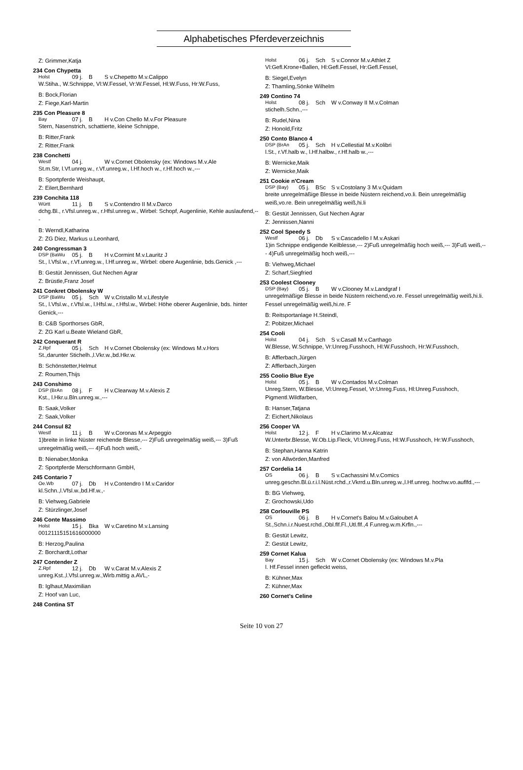Alphabetisches Pferdeverzeichnis
Z: Grimmer,Katja
234 Con Chypetta
Holst 09 j. B S v.Chepetto M.v.Calippo
W.Stiha., W.Schnippe, Vl:W.Fessel, Vr:W.Fessel, Hl:W.Fuss, Hr:W.Fuss,
B: Bock,Florian
Z: Fiege,Karl-Martin
235 Con Pleasure 8
Bay 07 j. B H v.Con Chello M.v.For Pleasure
Stern, Nasenstrich, schattierte, kleine Schnippe,
B: Ritter,Frank
Z: Ritter,Frank
238 Conchetti
Westf 04 j. W v.Cornet Obolensky (ex: Windows M.v.Ale
St.m.Str, l.Vf.unreg.w., r.Vf.unreg.w., l.Hf.hoch w., r.Hf.hoch w.,---
B: Sportpferde Weishaupt,
Z: Eilert,Bernhard
239 Conchita 118
Württ 11 j. B S v.Contendro II M.v.Darco
dchg.Bl., r.Vfsl.unreg.w., r.Hfsl.unreg.w., Wirbel: Schopf, Augenlinie, Kehle auslaufend,---
B: Werndl,Katharina
Z: ZG Diez, Markus u.Leonhard,
240 Congressman 3
DSP (BaWu 05 j. B H v.Cormint M.v.Lauritz J
St., l.Vfsl.w., r.Vf.unreg.w., l.Hf.unreg.w., Wirbel: obere Augenlinie, bds.Genick ,---
B: Gestüt Jennissen, Gut Nechen Agrar
Z: Brüstle,Franz Josef
241 Conkret Obolensky W
DSP (BaWu 05 j. Sch W v.Cristallo M.v.Lifestyle
St., l.Vfsl.w., r.Vfsl.w., l.Hfsl.w., r.Hfsl.w., Wirbel: Höhe oberer Augenlinie, bds. hinter Genick,---
B: C&B Sporthorses GbR,
Z: ZG Karl u.Beate Wieland GbR,
242 Conquerant R
Z.Rpf 05 j. Sch H v.Cornet Obolensky (ex: Windows M.v.Hors
St.,darunter Stichelh.,l.Vkr.w.,bd.Hkr.w.
B: Schönstetter,Helmut
Z: Roumen,Thijs
243 Conshimo
DSP (BrAn 08 j. F H v.Clearway M.v.Alexis Z
Kst., l.Hkr.u.Bln.unreg.w.,---
B: Saak,Volker
Z: Saak,Volker
244 Consul 82
Westf 11 j. B W v.Coronas M.v.Arpeggio
1)breite in linke Nüster reichende Blesse,--- 2)Fuß unregelmäßig weiß,--- 3)Fuß unregelmäßig weiß,--- 4)Fuß hoch weiß,-
B: Nienaber,Monika
Z: Sportpferde Merschformann GmbH,
245 Contario 7
Oe.Wb 07 j. Db H v.Contendro I M.v.Caridor
kl.Schn.,l.Vfsl.w.,bd.Hf.w.,-
B: Viehweg,Gabriele
Z: Stürzlinger,Josef
246 Conte Massimo
Holst 15 j. Bka W v.Caretino M.v.Lansing
00121115151616000000
B: Herzog,Paulina
Z: Borchardt,Lothar
247 Contender Z
Z.Rpf 12 j. Db W v.Carat M.v.Alexis Z
unreg.Kst.,l.Vfsl.unreg.w.,Wirb.mittig a.AVL,-
B: Iglhaut,Maximilian
Z: Hoof van Luc,
248 Contina ST
Holst 06 j. Sch S v.Connor M.v.Athlet Z
Vl:Gefl.Krone+Ballen, Hl:Gefl.Fessel, Hr:Gefl.Fessel,
B: Siegel,Evelyn
Z: Thamling,Sönke Wilhelm
249 Contino 74
Holst 08 j. Sch W v.Conway II M.v.Colman
stichelh.Schn.,---
B: Rudel,Nina
Z: Honold,Fritz
250 Conto Blanco 4
DSP (BrAn 05 j. Sch H v.Cellestial M.v.Kolibri
l.St., r.Vf.halb w., l.Hf.halbw., r.Hf.halb w.,---
B: Wernicke,Maik
Z: Wernicke,Maik
251 Cookie n'Cream
DSP (Bay) 05 j. BSc S v.Costolany 3 M.v.Quidam
breite unregelmäßige Blesse in beide Nüstern reichend,vo.li. Bein unregelmäßig weiß,vo.re. Bein unregelmäßig weiß,hi.li
B: Gestüt Jennissen, Gut Nechen Agrar
Z: Jennissen,Nanni
252 Cool Speedy S
Westf 06 j. Db S v.Cascadello I M.v.Askari
1)in Schnippe endigende Keilblesse,--- 2)Fuß unregelmäßig hoch weiß,--- 3)Fuß weiß,--- 4)Fuß unregelmäßig hoch weiß,---
B: Viehweg,Michael
Z: Scharf,Siegfried
253 Coolest Clooney
DSP (Bay) 05 j. B W v.Clooney M.v.Landgraf I
unregelmäßige Blesse in beide Nüstern reichend,vo.re. Fessel unregelmäßig weiß,hi.li. Fessel unregelmäßig weiß,hi.re. F
B: Reitsportanlage H.Steindl,
Z: Pobitzer,Michael
254 Cooli
Holst 04 j. Sch S v.Casall M.v.Carthago
W.Blesse, W.Schnippe, Vr:Unreg.Fusshoch, Hl:W.Fusshoch, Hr:W.Fusshoch,
B: Afflerbach,Jürgen
Z: Afflerbach,Jürgen
255 Coolio Blue Eye
Holst 05 j. B W v.Contados M.v.Colman
Unreg.Stern, W.Blesse, Vl:Unreg.Fessel, Vr:Unreg.Fuss, Hl:Unreg.Fusshoch, Pigmentl.Wildfarben,
B: Hanser,Tatjana
Z: Eichert,Nikolaus
256 Cooper VA
Holst 12 j. F H v.Clarimo M.v.Alcatraz
W.Unterbr.Blesse, W.Ob.Lip.Fleck, Vl:Unreg.Fuss, Hl:W.Fusshoch, Hr:W.Fusshoch,
B: Stephan,Hanna Katrin
Z: von Allwörden,Manfred
257 Cordelia 14
OS 06 j. B S v.Cachassini M.v.Comics
unreg.geschn.Bl.ü.r.i.l.Nüst.rchd.,r.Vkrrd.u.Bln.unreg.w.,l.Hf.unreg. hochw.vo.auflfd.,---
B: BG Viehweg,
Z: Grochowski,Udo
258 Corlouville PS
OS 06 j. B H v.Cornet's Balou M.v.Galoubet A
St.,Schn.i.r.Nuest.rchd.,Obl.flf.Fl.,Utl.flf.,4 F.unreg.w.m.Krfln.,---
B: Gestüt Lewitz,
Z: Gestüt Lewitz,
259 Cornet Kalua
Bay 15 j. Sch W v.Cornet Obolensky (ex: Windows M.v.Pla
l. Hf.Fessel innen gefleckt weiss,
B: Kühner,Max
Z: Kühner,Max
260 Cornet's Celine
Seite 10 von 27